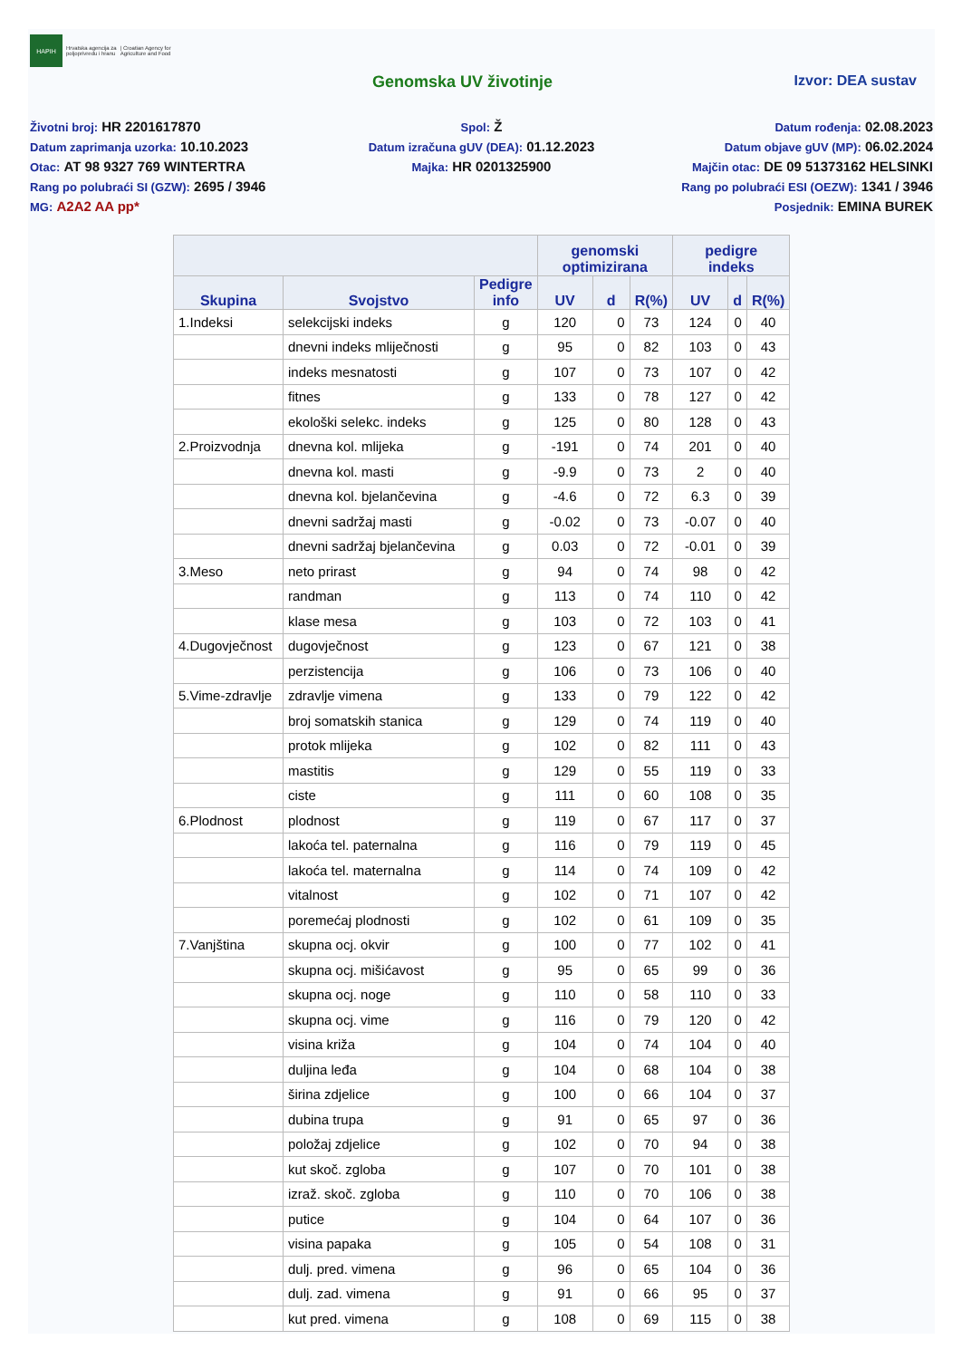HAPIH
Hrvatska agencija za
poljoprivredu i hranu
| Croatian Agency for
Agriculture and Food
Genomska UV životinje Izvor: DEA sustav
Životni broj: HR 2201617870
Spol: Ž
Datum rođenja: 02.08.2023
Datum zaprimanja uzorka: 10.10.2023
Datum izračuna gUV (DEA): 01.12.2023
Datum objave gUV (MP): 06.02.2024
Otac: AT 98 9327 769 WINTERTRA
Majka: HR 0201325900
Majčin otac: DE 09 51373162 HELSINKI
Rang po polubraći SI (GZW): 2695 / 3946
Rang po polubraći ESI (OEZW): 1341 / 3946
MG: A2A2 AA pp*
Posjednik: EMINA BUREK
| | | | genomski optimizirana | | | pedigre indeks | | |
| --- | --- | --- | --- | --- | --- | --- | --- | --- |
| Skupina | Svojstvo | Pedigre info | UV | d | R(%) | UV | d | R(%) |
| 1.Indeksi | selekcijski indeks | g | 120 | 0 | 73 | 124 | 0 | 40 |
| | dnevni indeks mliječnosti | g | 95 | 0 | 82 | 103 | 0 | 43 |
| | indeks mesnatosti | g | 107 | 0 | 73 | 107 | 0 | 42 |
| | fitnes | g | 133 | 0 | 78 | 127 | 0 | 42 |
| | ekološki selekc. indeks | g | 125 | 0 | 80 | 128 | 0 | 43 |
| 2.Proizvodnja | dnevna kol. mlijeka | g | -191 | 0 | 74 | 201 | 0 | 40 |
| | dnevna kol. masti | g | -9.9 | 0 | 73 | 2 | 0 | 40 |
| | dnevna kol. bjelančevina | g | -4.6 | 0 | 72 | 6.3 | 0 | 39 |
| | dnevni sadržaj masti | g | -0.02 | 0 | 73 | -0.07 | 0 | 40 |
| | dnevni sadržaj bjelančevina | g | 0.03 | 0 | 72 | -0.01 | 0 | 39 |
| 3.Meso | neto prirast | g | 94 | 0 | 74 | 98 | 0 | 42 |
| | randman | g | 113 | 0 | 74 | 110 | 0 | 42 |
| | klase mesa | g | 103 | 0 | 72 | 103 | 0 | 41 |
| 4.Dugovječnost | dugovječnost | g | 123 | 0 | 67 | 121 | 0 | 38 |
| | perzistencija | g | 106 | 0 | 73 | 106 | 0 | 40 |
| 5.Vime-zdravlje | zdravlje vimena | g | 133 | 0 | 79 | 122 | 0 | 42 |
| | broj somatskih stanica | g | 129 | 0 | 74 | 119 | 0 | 40 |
| | protok mlijeka | g | 102 | 0 | 82 | 111 | 0 | 43 |
| | mastitis | g | 129 | 0 | 55 | 119 | 0 | 33 |
| | ciste | g | 111 | 0 | 60 | 108 | 0 | 35 |
| 6.Plodnost | plodnost | g | 119 | 0 | 67 | 117 | 0 | 37 |
| | lakoća tel. paternalna | g | 116 | 0 | 79 | 119 | 0 | 45 |
| | lakoća tel. maternalna | g | 114 | 0 | 74 | 109 | 0 | 42 |
| | vitalnost | g | 102 | 0 | 71 | 107 | 0 | 42 |
| | poremećaj plodnosti | g | 102 | 0 | 61 | 109 | 0 | 35 |
| 7.Vanjština | skupna ocj. okvir | g | 100 | 0 | 77 | 102 | 0 | 41 |
| | skupna ocj. mišićavost | g | 95 | 0 | 65 | 99 | 0 | 36 |
| | skupna ocj. noge | g | 110 | 0 | 58 | 110 | 0 | 33 |
| | skupna ocj. vime | g | 116 | 0 | 79 | 120 | 0 | 42 |
| | visina križa | g | 104 | 0 | 74 | 104 | 0 | 40 |
| | duljina leđa | g | 104 | 0 | 68 | 104 | 0 | 38 |
| | širina zdjelice | g | 100 | 0 | 66 | 104 | 0 | 37 |
| | dubina trupa | g | 91 | 0 | 65 | 97 | 0 | 36 |
| | položaj zdjelice | g | 102 | 0 | 70 | 94 | 0 | 38 |
| | kut skoč. zgloba | g | 107 | 0 | 70 | 101 | 0 | 38 |
| | izraž. skoč. zgloba | g | 110 | 0 | 70 | 106 | 0 | 38 |
| | putice | g | 104 | 0 | 64 | 107 | 0 | 36 |
| | visina papaka | g | 105 | 0 | 54 | 108 | 0 | 31 |
| | dulj. pred. vimena | g | 96 | 0 | 65 | 104 | 0 | 36 |
| | dulj. zad. vimena | g | 91 | 0 | 66 | 95 | 0 | 37 |
| | kut pred. vimena | g | 108 | 0 | 69 | 115 | 0 | 38 |